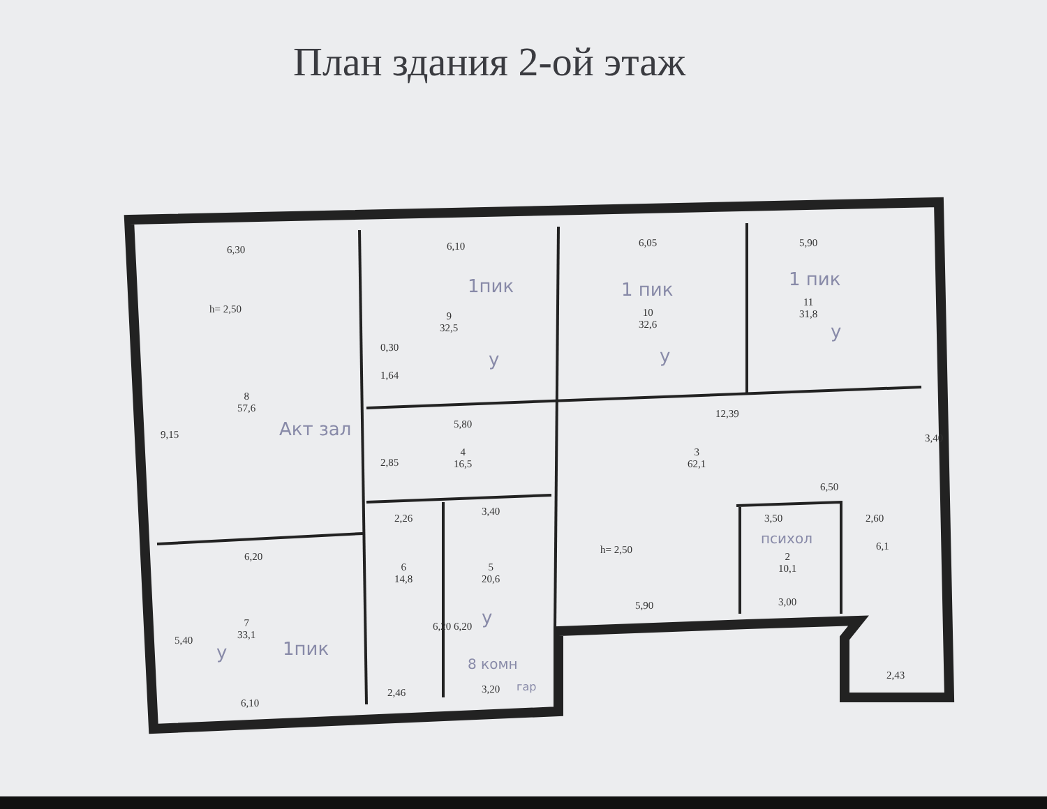План здания 2-ой этаж
6,30 6,10 6,05 5,90
h= 2,50
9
32,5
10
32,6
11
31,8
0,30
1,64
8
57,6
12,39
5,80
9,15
2,85
4
16,5
3
62,1
3,40
6,50
2,26
3,40
3,50 2,60
6,1
h= 2,50
6,20
6
14,8
5
20,6
2
10,1
3,00
5,90
7
33,1
5,40
6,20 6,20
2,43
2,46 3,20
6,10
1пик 1 пик 1 пик
у у
у
Акт зал
психол
у
у 1пик
8 комн
гар